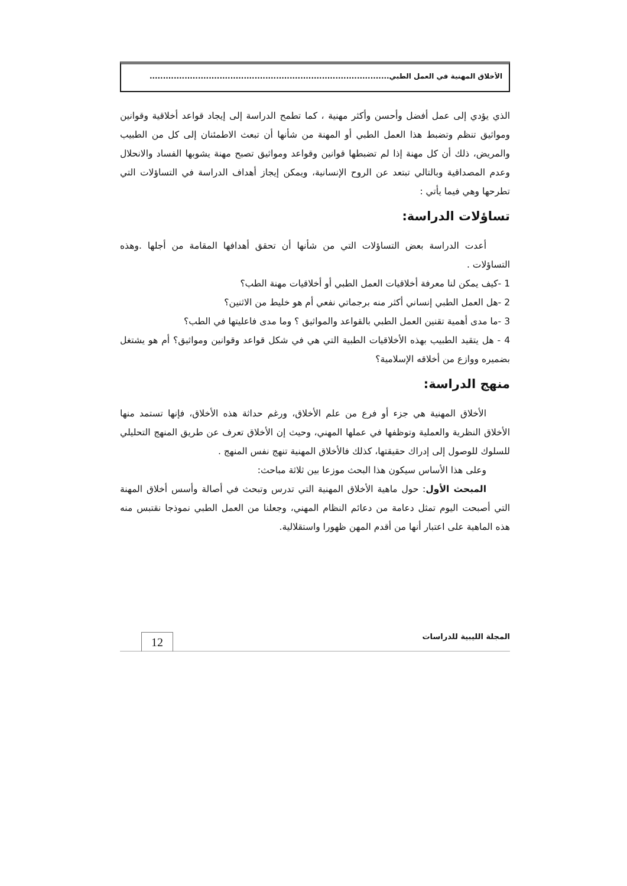الأخلاق المهنية في العمل الطبي.........................................................................................
الذي يؤدي إلى عمل أفضل وأحسن وأكثر مهنية ، كما تطمح الدراسة إلى إيجاد قواعد أخلاقية وقوانين ومواثيق تنظم وتضبط هذا العمل الطبي أو المهنة من شأنها أن تبعث الاطمئنان إلى كل من الطبيب والمريض، ذلك أن كل مهنة إذا لم تضبطها قوانين وقواعد ومواثيق تصبح مهنة يشوبها الفساد والانحلال وعدم المصداقية وبالتالي تبتعد عن الروح الإنسانية، ويمكن إيجاز أهداف الدراسة في التساؤلات التي تطرحها وهي فيما يأتي :
تساؤلات الدراسة:
أعدت الدراسة بعض التساؤلات التي من شأنها أن تحقق أهدافها المقامة من أجلها .وهذه التساؤلات .
1 -كيف يمكن لنا معرفة أخلاقيات العمل الطبي أو أخلاقيات مهنة الطب؟
2 -هل العمل الطبي إنساني أكثر منه برجماتي نفعي أم هو خليط من الاثنين؟
3 -ما مدى أهمية تقنين العمل الطبي بالقواعد والمواثيق ؟ وما مدى فاعليتها في الطب؟
4 - هل يتقيد الطبيب بهذه الأخلاقيات الطبية التي هي في شكل قواعد وقوانين ومواثيق؟ أم هو يشتغل بضميره ووازع من أخلاقه الإسلامية؟
منهج الدراسة:
الأخلاق المهنية هي جزء أو فرع من علم الأخلاق، ورغم حداثة هذه الأخلاق، فإنها تستمد منها الأخلاق النظرية والعملية وتوظفها في عملها المهني، وحيث إن الأخلاق تعرف عن طريق المنهج التحليلي للسلوك للوصول إلى إدراك حقيقتها، كذلك فالأخلاق المهنية تنهج نفس المنهج .
وعلى هذا الأساس سيكون هذا البحث موزعا بين ثلاثة مباحث:
المبحث الأول: حول ماهية الأخلاق المهنية التي تدرس وتبحث في أصالة وأسس أخلاق المهنة التي أصبحت اليوم تمثل دعامة من دعائم النظام المهني، وجعلنا من العمل الطبي نموذجا نقتبس منه هذه الماهية على اعتبار أنها من أقدم المهن ظهورا واستقلالية.
المجلة الليبية للدراسات 12